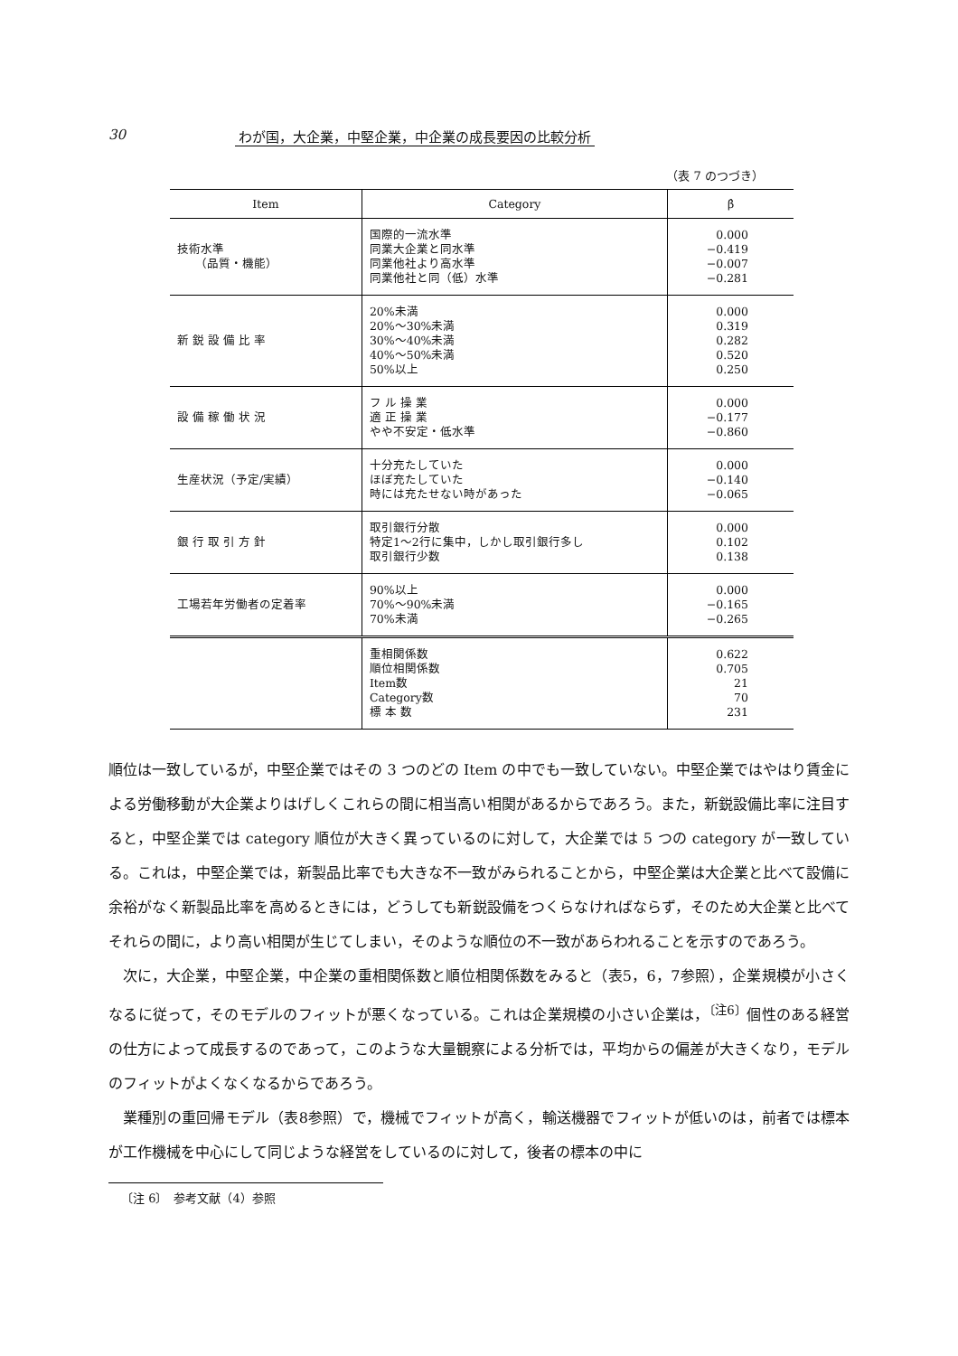30 わが国，大企業，中堅企業，中企業の成長要因の比較分析
（表 7 のつづき）
| Item | Category | β̂ |
| --- | --- | --- |
| 技術水準 （品質・機能） | 国際的一流水準 同業大企業と同水準 同業他社より高水準 同業他社と同（低）水準 | 0.000 −0.419 −0.007 −0.281 |
| 新 鋭 設 備 比 率 | 20%未満 20%〜30%未満 30%〜40%未満 40%〜50%未満 50%以上 | 0.000 0.319 0.282 0.520 0.250 |
| 設 備 稼 働 状 況 | フ ル 操 業 適 正 操 業 やや不安定・低水準 | 0.000 −0.177 −0.860 |
| 生産状況（予定/実績） | 十分充たしていた ほぼ充たしていた 時には充たせない時があった | 0.000 −0.140 −0.065 |
| 銀 行 取 引 方 針 | 取引銀行分散 特定1〜2行に集中，しかし取引銀行多し 取引銀行少数 | 0.000 0.102 0.138 |
| 工場若年労働者の定着率 | 90%以上 70%〜90%未満 70%未満 | 0.000 −0.165 −0.265 |
| | 重相関係数 順位相関係数 Item数 Category数 標 本 数 | 0.622 0.705 21 70 231 |
順位は一致しているが，中堅企業ではその 3 つのどの Item の中でも一致していない。中堅企業ではやはり賃金による労働移動が大企業よりはげしくこれらの間に相当高い相関があるからであろう。また，新鋭設備比率に注目すると，中堅企業では category 順位が大きく異っているのに対して，大企業では 5 つの category が一致している。これは，中堅企業では，新製品比率でも大きな不一致がみられることから，中堅企業は大企業と比べて設備に余裕がなく新製品比率を高めるときには，どうしても新鋭設備をつくらなければならず，そのため大企業と比べてそれらの間に，より高い相関が生じてしまい，そのような順位の不一致があらわれることを示すのであろう。
次に，大企業，中堅企業，中企業の重相関係数と順位相関係数をみると（表5，6，7参照），企業規模が小さくなるに従って，そのモデルのフィットが悪くなっている。これは企業規模の小さい企業は，<sup>〔注6〕</sup>個性のある経営の仕方によって成長するのであって，このような大量観察による分析では，平均からの偏差が大きくなり，モデルのフィットがよくなくなるからであろう。
業種別の重回帰モデル（表8参照）で，機械でフィットが高く，輸送機器でフィットが低いのは，前者では標本が工作機械を中心にして同じような経営をしているのに対して，後者の標本の中に
〔注 6〕　参考文献（4）参照